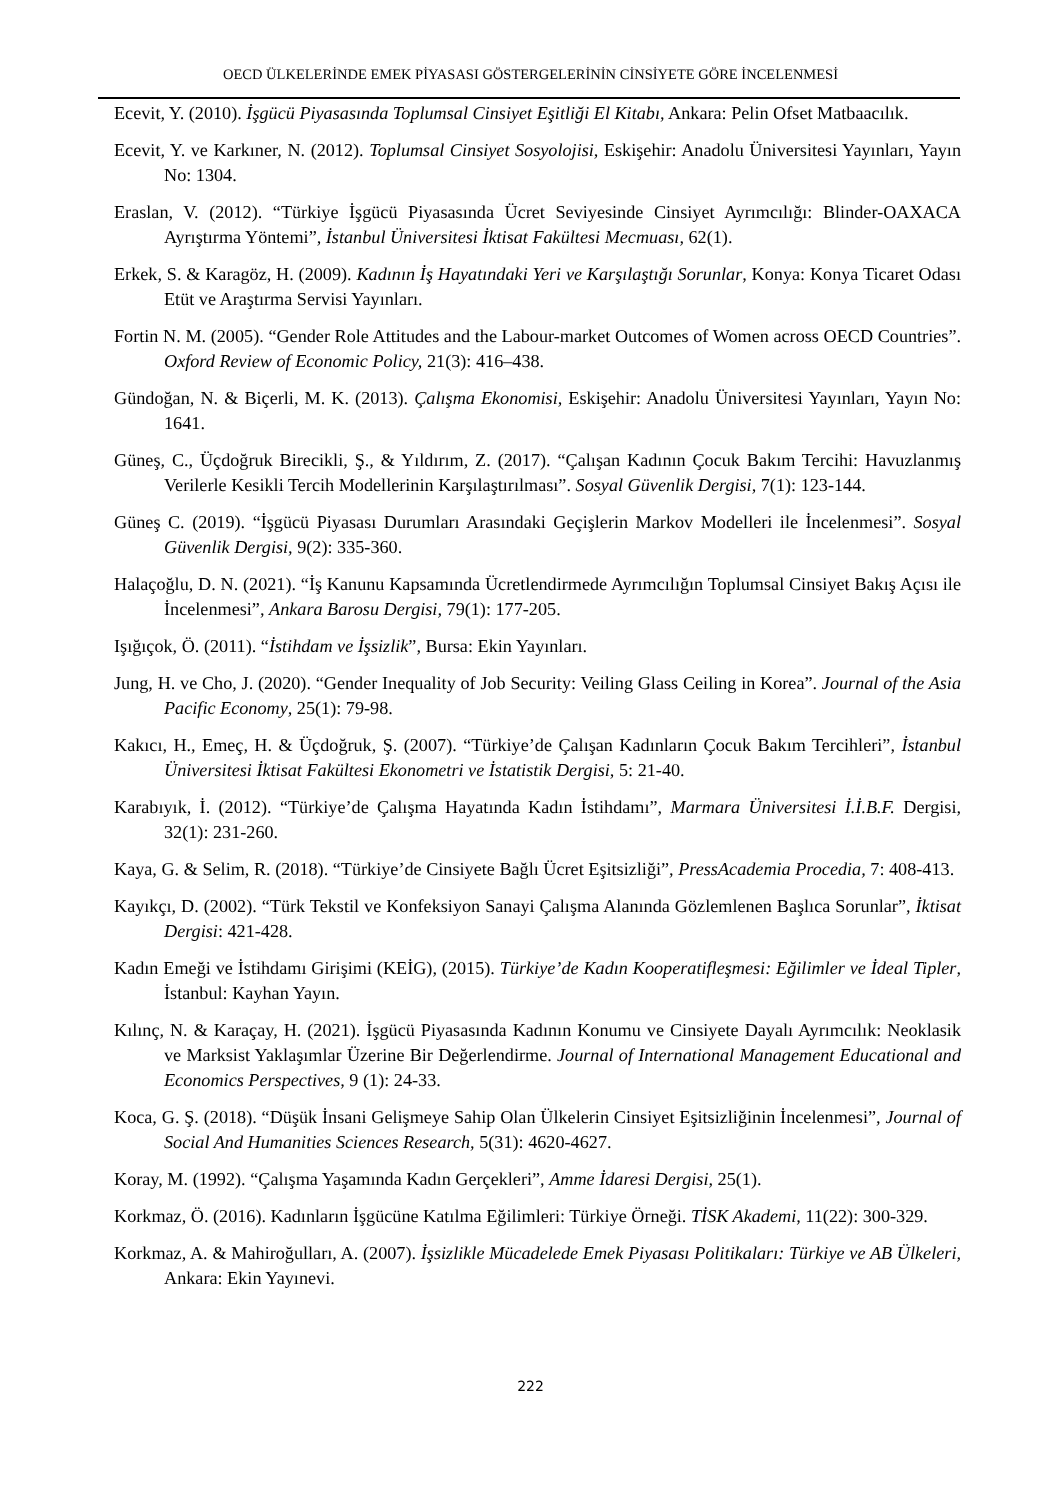OECD ÜLKELERİNDE EMEK PİYASASI GÖSTERGELERİNİN CİNSİYETE GÖRE İNCELENMESİ
Ecevit, Y. (2010). İşgücü Piyasasında Toplumsal Cinsiyet Eşitliği El Kitabı, Ankara: Pelin Ofset Matbaacılık.
Ecevit, Y. ve Karkıner, N. (2012). Toplumsal Cinsiyet Sosyolojisi, Eskişehir: Anadolu Üniversitesi Yayınları, Yayın No: 1304.
Eraslan, V. (2012). “Türkiye İşgücü Piyasasında Ücret Seviyesinde Cinsiyet Ayrımcılığı: Blinder-OAXACA Ayrıştırma Yöntemi”, İstanbul Üniversitesi İktisat Fakültesi Mecmuası, 62(1).
Erkek, S. & Karagöz, H. (2009). Kadının İş Hayatındaki Yeri ve Karşılaştığı Sorunlar, Konya: Konya Ticaret Odası Etüt ve Araştırma Servisi Yayınları.
Fortin N. M. (2005). “Gender Role Attitudes and the Labour-market Outcomes of Women across OECD Countries”. Oxford Review of Economic Policy, 21(3): 416–438.
Gündoğan, N. & Biçerli, M. K. (2013). Çalışma Ekonomisi, Eskişehir: Anadolu Üniversitesi Yayınları, Yayın No: 1641.
Güneş, C., Üçdoğruk Birecikli, Ş., & Yıldırım, Z. (2017). “Çalışan Kadının Çocuk Bakım Tercihi: Havuzlanmış Verilerle Kesikli Tercih Modellerinin Karşılaştırılması”. Sosyal Güvenlik Dergisi, 7(1): 123-144.
Güneş C. (2019). “İşgücü Piyasası Durumları Arasındaki Geçişlerin Markov Modelleri ile İncelenmesi”. Sosyal Güvenlik Dergisi, 9(2): 335-360.
Halaçoğlu, D. N. (2021). “İş Kanunu Kapsamında Ücretlendirmede Ayrımcılığın Toplumsal Cinsiyet Bakış Açısı ile İncelenmesi”, Ankara Barosu Dergisi, 79(1): 177-205.
Işığıçok, Ö. (2011). “İstihdam ve İşsizlik”, Bursa: Ekin Yayınları.
Jung, H. ve Cho, J. (2020). “Gender Inequality of Job Security: Veiling Glass Ceiling in Korea”. Journal of the Asia Pacific Economy, 25(1): 79-98.
Kakıcı, H., Emeç, H. & Üçdoğruk, Ş. (2007). “Türkiye’de Çalışan Kadınların Çocuk Bakım Tercihleri”, İstanbul Üniversitesi İktisat Fakültesi Ekonometri ve İstatistik Dergisi, 5: 21-40.
Karabıyık, İ. (2012). “Türkiye’de Çalışma Hayatında Kadın İstihdamı”, Marmara Üniversitesi İ.İ.B.F. Dergisi, 32(1): 231-260.
Kaya, G. & Selim, R. (2018). “Türkiye’de Cinsiyete Bağlı Ücret Eşitsizliği”, PressAcademia Procedia, 7: 408-413.
Kayıkçı, D. (2002). “Türk Tekstil ve Konfeksiyon Sanayi Çalışma Alanında Gözlemlenen Başlıca Sorunlar”, İktisat Dergisi: 421-428.
Kadın Emeği ve İstihdamı Girişimi (KEİG), (2015). Türkiye’de Kadın Kooperatifleşmesi: Eğilimler ve İdeal Tipler, İstanbul: Kayhan Yayın.
Kılınç, N. & Karaçay, H. (2021). İşgücü Piyasasında Kadının Konumu ve Cinsiyete Dayalı Ayrımcılık: Neoklasik ve Marksist Yaklaşımlar Üzerine Bir Değerlendirme. Journal of International Management Educational and Economics Perspectives, 9 (1): 24-33.
Koca, G. Ş. (2018). “Düşük İnsani Gelişmeye Sahip Olan Ülkelerin Cinsiyet Eşitsizliğinin İncelenmesi”, Journal of Social And Humanities Sciences Research, 5(31): 4620-4627.
Koray, M. (1992). “Çalışma Yaşamında Kadın Gerçekleri”, Amme İdaresi Dergisi, 25(1).
Korkmaz, Ö. (2016). Kadınların İşgücüne Katılma Eğilimleri: Türkiye Örneği. TİSK Akademi, 11(22): 300-329.
Korkmaz, A. & Mahiroğulları, A. (2007). İşsizlikle Mücadelede Emek Piyasası Politikaları: Türkiye ve AB Ülkeleri, Ankara: Ekin Yayınevi.
222